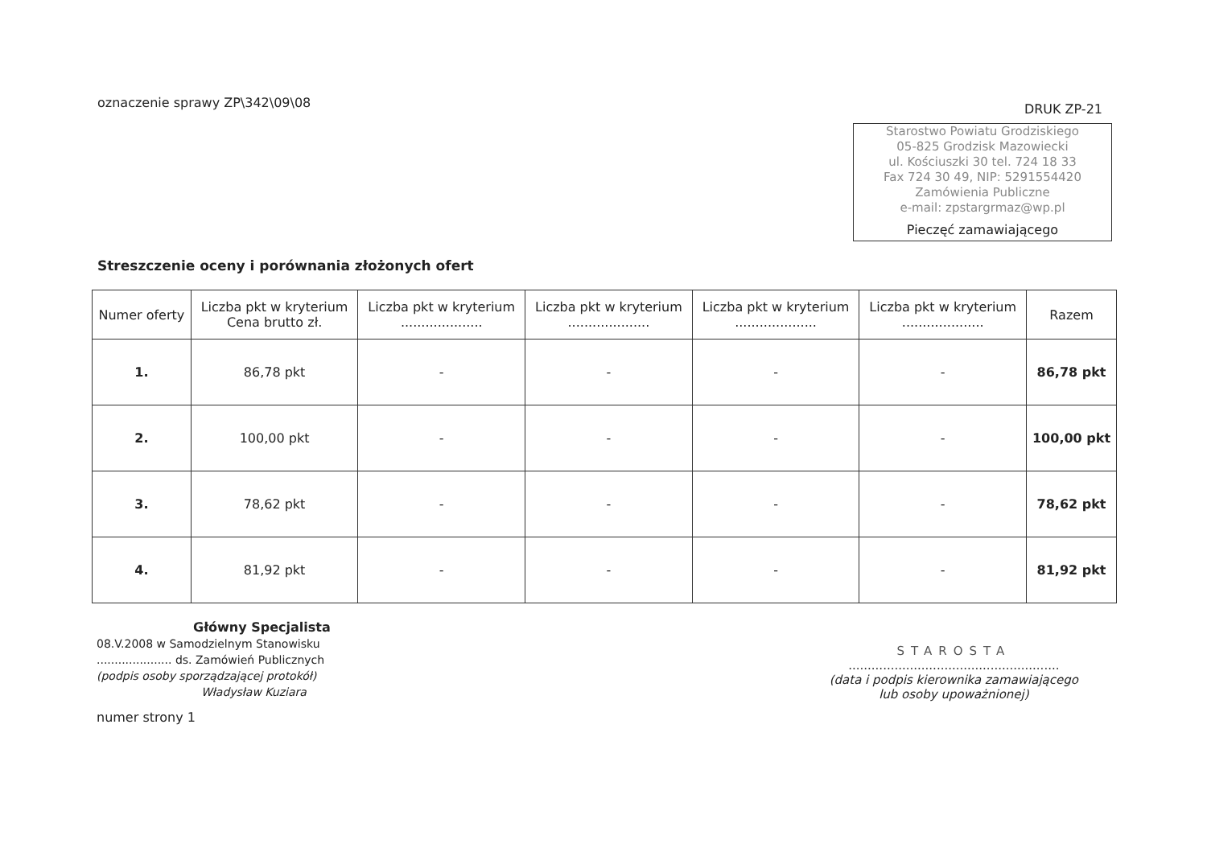oznaczenie sprawy ZP\342\09\08
DRUK ZP-21
Starostwo Powiatu Grodziskiego
05-825 Grodzisk Mazowiecki
ul. Kościuszki 30 tel. 724 18 33
Fax 724 30 49, NIP: 5291554420
Zamówienia Publiczne
e-mail: zpstargrmaz@wp.pl
Pieczęć zamawiającego
Streszczenie oceny i porównania złożonych ofert
| Numer oferty | Liczba pkt w kryterium Cena brutto zł. | Liczba pkt w kryterium .................... | Liczba pkt w kryterium .................... | Liczba pkt w kryterium .................... | Liczba pkt w kryterium .................... | Razem |
| --- | --- | --- | --- | --- | --- | --- |
| 1. | 86,78 pkt | - | - | - | - | 86,78 pkt |
| 2. | 100,00 pkt | - | - | - | - | 100,00 pkt |
| 3. | 78,62 pkt | - | - | - | - | 78,62 pkt |
| 4. | 81,92 pkt | - | - | - | - | 81,92 pkt |
Główny Specjalista
08.V.2008 w Samodzielnym Stanowisku
..................... ds. Zamówień Publicznych
(podpis osoby sporządzającej protokół)
Władysław Kuziara
STAROSTA
.......................................................
(data i podpis kierownika zamawiającego
lub osoby upoważnionej)
numer strony 1